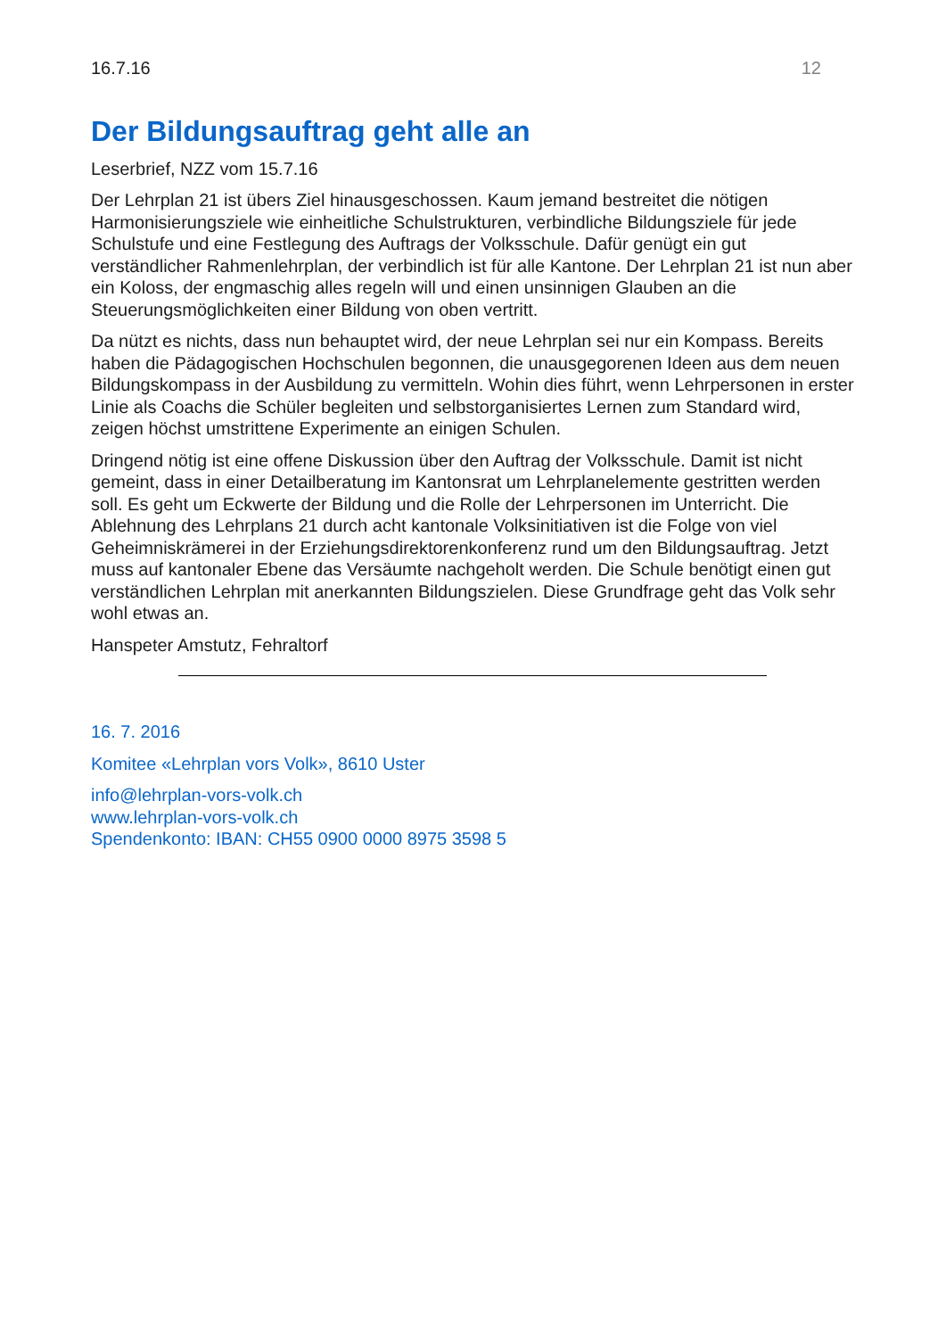16.7.16 12
Der Bildungsauftrag geht alle an
Leserbrief, NZZ vom 15.7.16
Der Lehrplan 21 ist übers Ziel hinausgeschossen. Kaum jemand bestreitet die nötigen Harmonisierungsziele wie einheitliche Schulstrukturen, verbindliche Bildungsziele für jede Schulstufe und eine Festlegung des Auftrags der Volksschule. Dafür genügt ein gut verständlicher Rahmenlehrplan, der verbindlich ist für alle Kantone. Der Lehrplan 21 ist nun aber ein Koloss, der engmaschig alles regeln will und einen unsinnigen Glauben an die Steuerungsmöglichkeiten einer Bildung von oben vertritt.
Da nützt es nichts, dass nun behauptet wird, der neue Lehrplan sei nur ein Kompass. Bereits haben die Pädagogischen Hochschulen begonnen, die unausgegorenen Ideen aus dem neuen Bildungskompass in der Ausbildung zu vermitteln. Wohin dies führt, wenn Lehrpersonen in erster Linie als Coachs die Schüler begleiten und selbstorganisiertes Lernen zum Standard wird, zeigen höchst umstrittene Experimente an einigen Schulen.
Dringend nötig ist eine offene Diskussion über den Auftrag der Volksschule. Damit ist nicht gemeint, dass in einer Detailberatung im Kantonsrat um Lehrplanelemente gestritten werden soll. Es geht um Eckwerte der Bildung und die Rolle der Lehrpersonen im Unterricht. Die Ablehnung des Lehrplans 21 durch acht kantonale Volksinitiativen ist die Folge von viel Geheimniskrämerei in der Erziehungsdirektorenkonferenz rund um den Bildungsauftrag. Jetzt muss auf kantonaler Ebene das Versäumte nachgeholt werden. Die Schule benötigt einen gut verständlichen Lehrplan mit anerkannten Bildungszielen. Diese Grundfrage geht das Volk sehr wohl etwas an.
Hanspeter Amstutz, Fehraltorf
16. 7. 2016
Komitee «Lehrplan vors Volk», 8610 Uster
info@lehrplan-vors-volk.ch
www.lehrplan-vors-volk.ch
Spendenkonto: IBAN: CH55 0900 0000 8975 3598 5